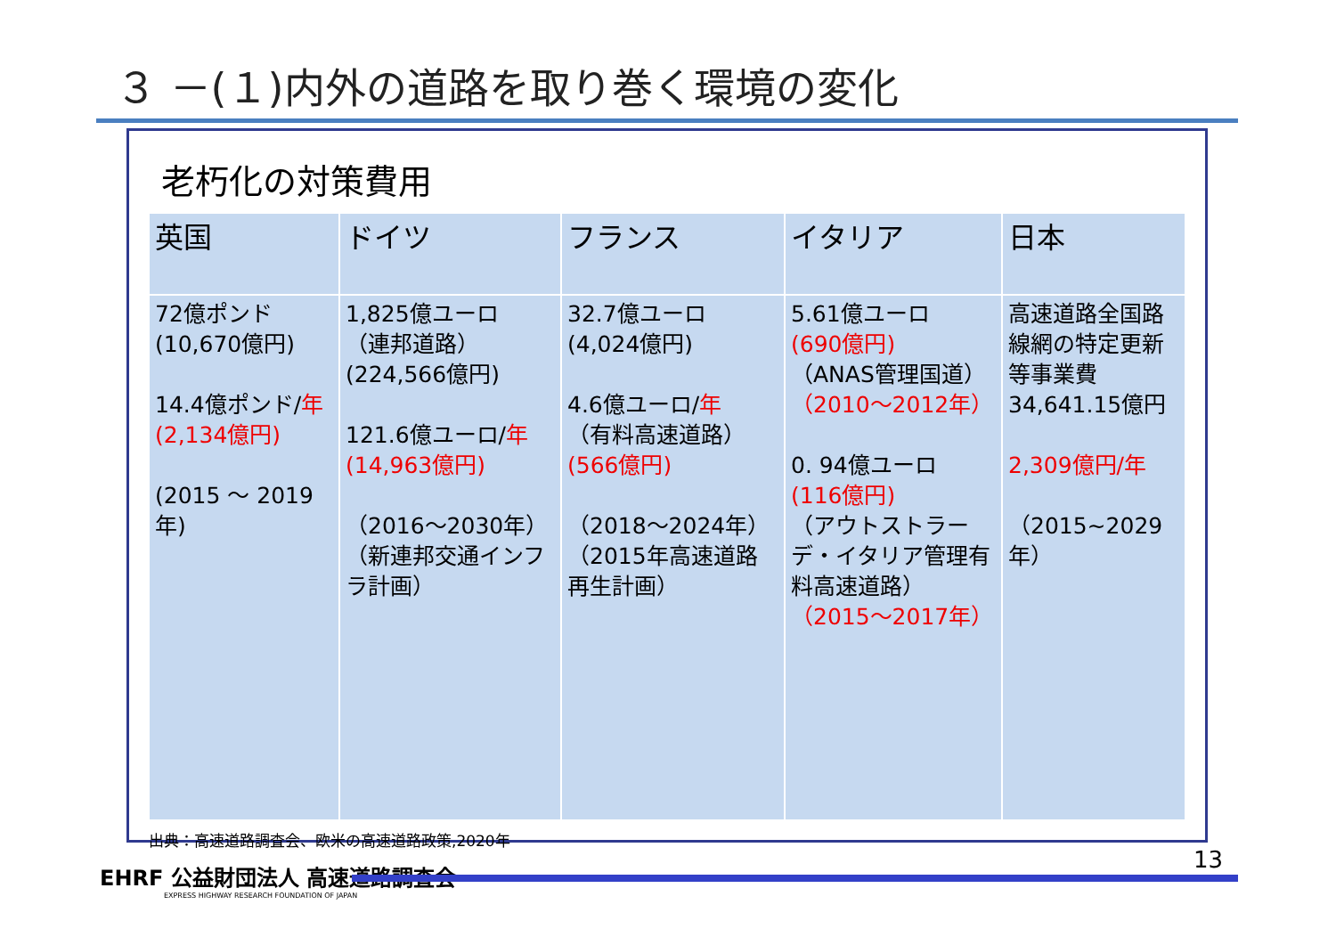３ －(１)内外の道路を取り巻く環境の変化
老朽化の対策費用
| 英国 | ドイツ | フランス | イタリア | 日本 |
| --- | --- | --- | --- | --- |
| 72億ポンド (10,670億円) 14.4億ポンド/ 年 (2,134億円) (2015 ～ 2019年) | 1,825億ユーロ （連邦道路） (224,566億円) 121.6億ユーロ/ 年 (14,963億円) （2016～2030年） （新連邦交通インフラ計画） | 32.7億ユーロ (4,024億円) 4.6億ユーロ/ 年 （有料高速道路） (566億円) （2018～2024年） （2015年高速道路再生計画） | 5.61億ユーロ (690億円) （ANAS管理国道） （2010～2012年） 0. 94億ユーロ (116億円) （アウトストラーデ・イタリア管理有料高速道路） （2015～2017年） | 高速道路全国路線網の特定更新等事業費 34,641.15億円 2,309億円/年 （2015~2029年） |
出典：高速道路調査会、欧米の高速道路政策,2020年
EHRF 公益財団法人 高速道路調査会
EXPRESS HIGHWAY RESEARCH FOUNDATION OF JAPAN
13